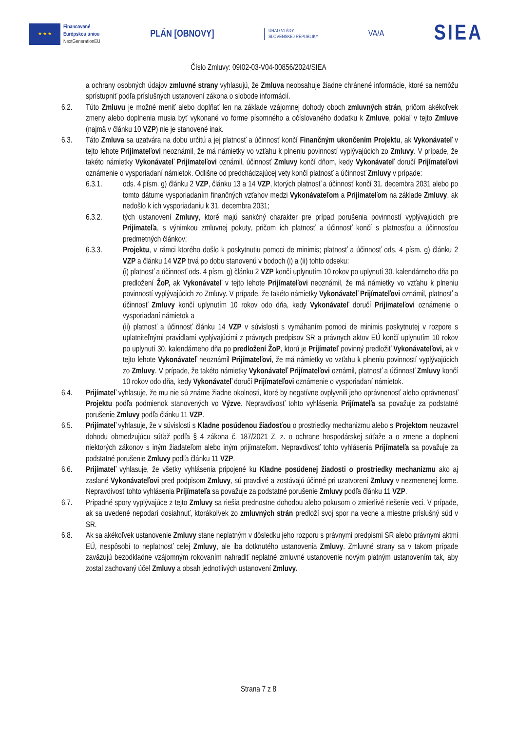★ ★ ★
Financované
Európskou úniou
NextGenerationEU
PLÁN [OBNOVY]
ÚRAD VLÁDY
SLOVENSKEJ REPUBLIKY
VA/A
SIEA
Číslo Zmluvy: 09I02-03-V04-00856/2024/SIEA
a ochrany osobných údajov zmluvné strany vyhlasujú, že Zmluva neobsahuje žiadne chránené informácie, ktoré sa nemôžu sprístupniť podľa príslušných ustanovení zákona o slobode informácií.
6.2. Túto Zmluvu je možné meniť alebo doplňať len na základe vzájomnej dohody oboch zmluvných strán, pričom akékoľvek zmeny alebo doplnenia musia byť vykonané vo forme písomného a očíslovaného dodatku k Zmluve, pokiaľ v tejto Zmluve (najmä v článku 10 VZP) nie je stanovené inak.
6.3. Táto Zmluva sa uzatvára na dobu určitú a jej platnosť a účinnosť končí Finančným ukončením Projektu, ak Vykonávateľ v tejto lehote Prijímateľovi neoznámil, že má námietky vo vzťahu k plneniu povinností vyplývajúcich zo Zmluvy. V prípade, že takéto námietky Vykonávateľ Prijímateľovi oznámil, účinnosť Zmluvy končí dňom, kedy Vykonávateľ doručí Prijímateľovi oznámenie o vysporiadaní námietok. Odlišne od predchádzajúcej vety končí platnosť a účinnosť Zmluvy v prípade:
6.3.1. ods. 4 písm. g) článku 2 VZP, článku 13 a 14 VZP, ktorých platnosť a účinnosť končí 31. decembra 2031 alebo po tomto dátume vysporiadaním finančných vzťahov medzi Vykonávateľom a Prijímateľom na základe Zmluvy, ak nedošlo k ich vysporiadaniu k 31. decembra 2031;
6.3.2. tých ustanovení Zmluvy, ktoré majú sankčný charakter pre prípad porušenia povinností vyplývajúcich pre Prijímateľa, s výnimkou zmluvnej pokuty, pričom ich platnosť a účinnosť končí s platnosťou a účinnosťou predmetných článkov;
6.3.3. Projektu, v rámci ktorého došlo k poskytnutiu pomoci de minimis; platnosť a účinnosť ods. 4 písm. g) článku 2 VZP a článku 14 VZP trvá po dobu stanovenú v bodoch (i) a (ii) tohto odseku:
(i) platnosť a účinnosť ods. 4 písm. g) článku 2 VZP končí uplynutím 10 rokov po uplynutí 30. kalendárneho dňa po predložení ŽoP, ak Vykonávateľ v tejto lehote Prijímateľovi neoznámil, že má námietky vo vzťahu k plneniu povinností vyplývajúcich zo Zmluvy. V prípade, že takéto námietky Vykonávateľ Prijímateľovi oznámil, platnosť a účinnosť Zmluvy končí uplynutím 10 rokov odo dňa, kedy Vykonávateľ doručí Prijímateľovi oznámenie o vysporiadaní námietok a
(ii) platnosť a účinnosť článku 14 VZP v súvislosti s vymáhaním pomoci de minimis poskytnutej v rozpore s uplatniteľnými pravidlami vyplývajúcimi z právnych predpisov SR a právnych aktov EÚ končí uplynutím 10 rokov po uplynutí 30. kalendárneho dňa po predložení ŽoP, ktorú je Prijímateľ povinný predložiť Vykonávateľovi, ak v tejto lehote Vykonávateľ neoznámil Prijímateľovi, že má námietky vo vzťahu k plneniu povinností vyplývajúcich zo Zmluvy. V prípade, že takéto námietky Vykonávateľ Prijímateľovi oznámil, platnosť a účinnosť Zmluvy končí 10 rokov odo dňa, kedy Vykonávateľ doručí Prijímateľovi oznámenie o vysporiadaní námietok.
6.4. Prijímateľ vyhlasuje, že mu nie sú známe žiadne okolnosti, ktoré by negatívne ovplyvnili jeho oprávnenosť alebo oprávnenosť Projektu podľa podmienok stanovených vo Výzve. Nepravdivosť tohto vyhlásenia Prijímateľa sa považuje za podstatné porušenie Zmluvy podľa článku 11 VZP.
6.5. Prijímateľ vyhlasuje, že v súvislosti s Kladne posúdenou žiadosťou o prostriedky mechanizmu alebo s Projektom neuzavrel dohodu obmedzujúcu súťaž podľa § 4 zákona č. 187/2021 Z. z. o ochrane hospodárskej súťaže a o zmene a doplnení niektorých zákonov s iným žiadateľom alebo iným prijímateľom. Nepravdivosť tohto vyhlásenia Prijímateľa sa považuje za podstatné porušenie Zmluvy podľa článku 11 VZP.
6.6. Prijímateľ vyhlasuje, že všetky vyhlásenia pripojené ku Kladne posúdenej žiadosti o prostriedky mechanizmu ako aj zaslané Vykonávateľovi pred podpisom Zmluvy, sú pravdivé a zostávajú účinné pri uzatvorení Zmluvy v nezmenenej forme. Nepravdivosť tohto vyhlásenia Prijímateľa sa považuje za podstatné porušenie Zmluvy podľa článku 11 VZP.
6.7. Prípadné spory vyplývajúce z tejto Zmluvy sa riešia prednostne dohodou alebo pokusom o zmierlivé riešenie veci. V prípade, ak sa uvedené nepodarí dosiahnuť, ktorákoľvek zo zmluvných strán predloží svoj spor na vecne a miestne príslušný súd v SR.
6.8. Ak sa akékoľvek ustanovenie Zmluvy stane neplatným v dôsledku jeho rozporu s právnymi predpismi SR alebo právnymi aktmi EÚ, nespôsobí to neplatnosť celej Zmluvy, ale iba dotknutého ustanovenia Zmluvy. Zmluvné strany sa v takom prípade zaväzujú bezodkladne vzájomným rokovaním nahradiť neplatné zmluvné ustanovenie novým platným ustanovením tak, aby zostal zachovaný účel Zmluvy a obsah jednotlivých ustanovení Zmluvy.
Strana 7 z 8